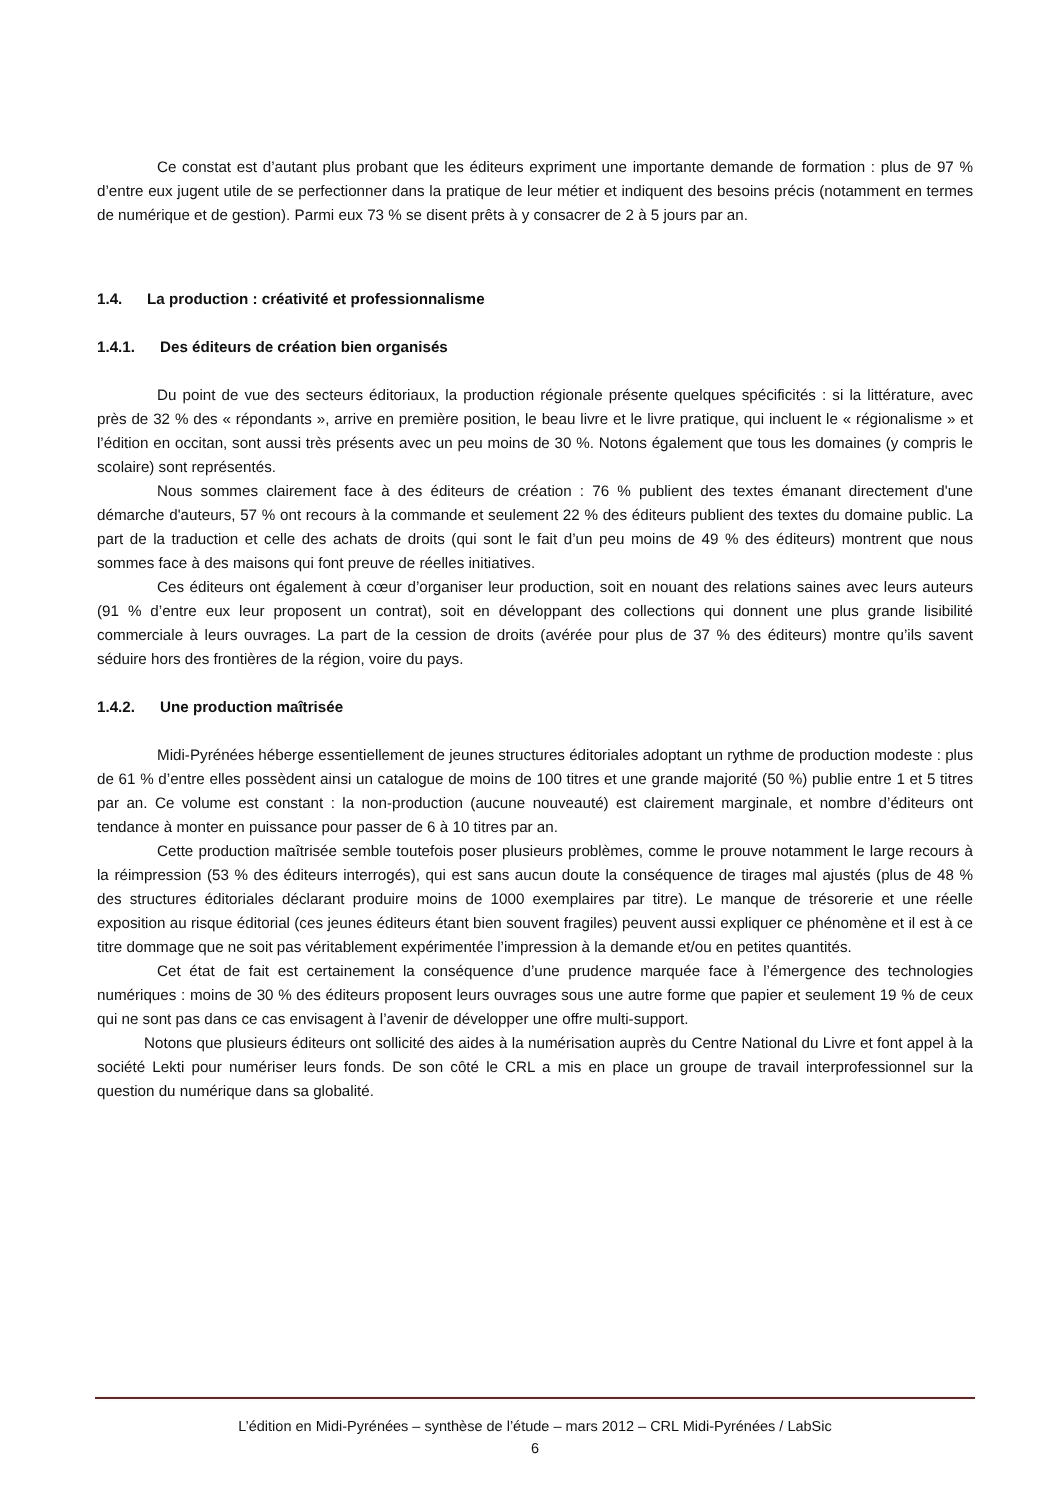Ce constat est d’autant plus probant que les éditeurs expriment une importante demande de formation : plus de 97 % d’entre eux jugent utile de se perfectionner dans la pratique de leur métier et indiquent des besoins précis (notamment en termes de numérique et de gestion). Parmi eux 73 % se disent prêts à y consacrer de 2 à 5 jours par an.
1.4. La production : créativité et professionnalisme
1.4.1. Des éditeurs de création bien organisés
Du point de vue des secteurs éditoriaux, la production régionale présente quelques spécificités : si la littérature, avec près de 32 % des « répondants », arrive en première position, le beau livre et le livre pratique, qui incluent le « régionalisme » et l’édition en occitan, sont aussi très présents avec un peu moins de 30 %. Notons également que tous les domaines (y compris le scolaire) sont représentés.
Nous sommes clairement face à des éditeurs de création : 76 % publient des textes émanant directement d'une démarche d'auteurs, 57 % ont recours à la commande et seulement 22 % des éditeurs publient des textes du domaine public. La part de la traduction et celle des achats de droits (qui sont le fait d’un peu moins de 49 % des éditeurs) montrent que nous sommes face à des maisons qui font preuve de réelles initiatives.
Ces éditeurs ont également à cœur d’organiser leur production, soit en nouant des relations saines avec leurs auteurs (91 % d’entre eux leur proposent un contrat), soit en développant des collections qui donnent une plus grande lisibilité commerciale à leurs ouvrages. La part de la cession de droits (avérée pour plus de 37 % des éditeurs) montre qu’ils savent séduire hors des frontières de la région, voire du pays.
1.4.2. Une production maîtrisée
Midi-Pyrénées héberge essentiellement de jeunes structures éditoriales adoptant un rythme de production modeste : plus de 61 % d’entre elles possèdent ainsi un catalogue de moins de 100 titres et une grande majorité (50 %) publie entre 1 et 5 titres par an. Ce volume est constant : la non-production (aucune nouveauté) est clairement marginale, et nombre d’éditeurs ont tendance à monter en puissance pour passer de 6 à 10 titres par an.
Cette production maîtrisée semble toutefois poser plusieurs problèmes, comme le prouve notamment le large recours à la réimpression (53 % des éditeurs interrogés), qui est sans aucun doute la conséquence de tirages mal ajustés (plus de 48 % des structures éditoriales déclarant produire moins de 1000 exemplaires par titre). Le manque de trésorerie et une réelle exposition au risque éditorial (ces jeunes éditeurs étant bien souvent fragiles) peuvent aussi expliquer ce phénomène et il est à ce titre dommage que ne soit pas véritablement expérimentée l’impression à la demande et/ou en petites quantités.
Cet état de fait est certainement la conséquence d’une prudence marquée face à l’émergence des technologies numériques : moins de 30 % des éditeurs proposent leurs ouvrages sous une autre forme que papier et seulement 19 % de ceux qui ne sont pas dans ce cas envisagent à l’avenir de développer une offre multi-support.
Notons que plusieurs éditeurs ont sollicité des aides à la numérisation auprès du Centre National du Livre et font appel à la société Lekti pour numériser leurs fonds. De son côté le CRL a mis en place un groupe de travail interprofessionnel sur la question du numérique dans sa globalité.
L’édition en Midi-Pyrénées – synthèse de l’étude – mars 2012 – CRL Midi-Pyrénées / LabSic
6